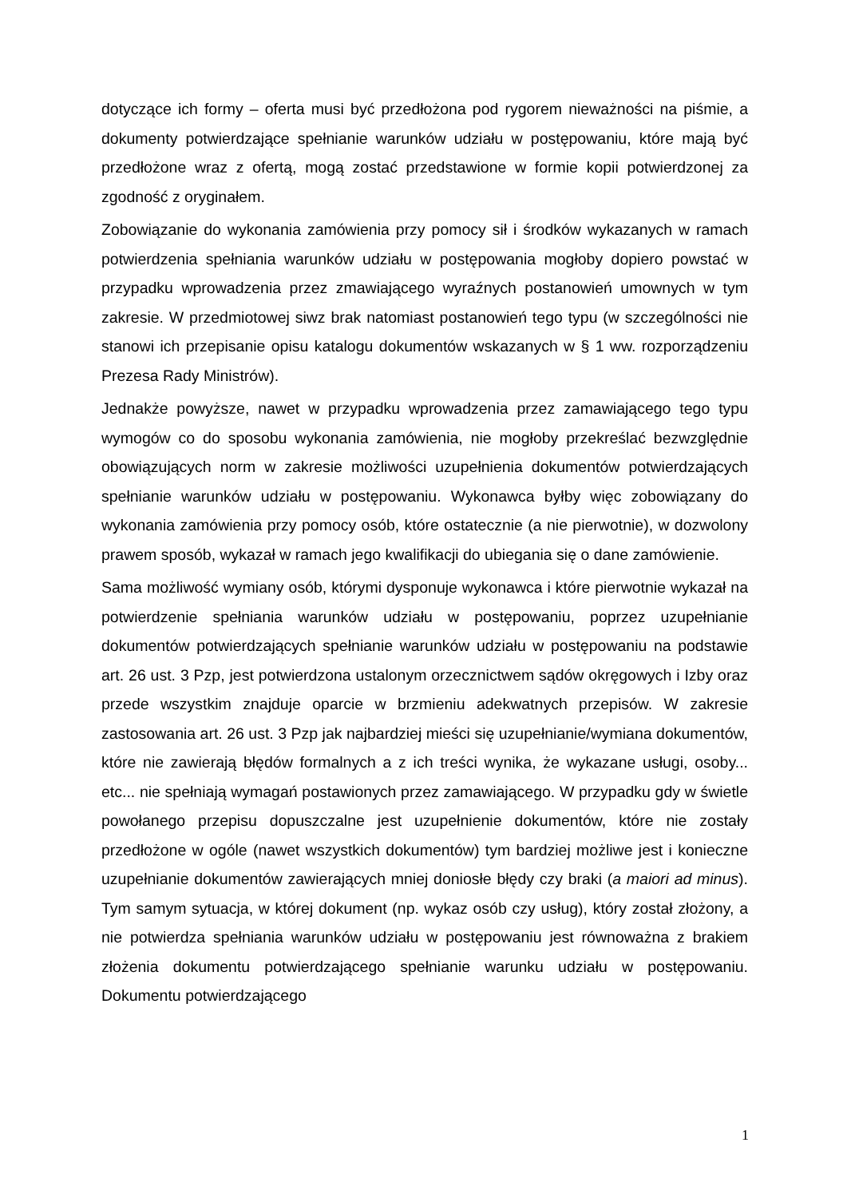dotyczące ich formy – oferta musi być przedłożona pod rygorem nieważności na piśmie, a dokumenty potwierdzające spełnianie warunków udziału w postępowaniu, które mają być przedłożone wraz z ofertą, mogą zostać przedstawione w formie kopii potwierdzonej za zgodność z oryginałem.
Zobowiązanie do wykonania zamówienia przy pomocy sił i środków wykazanych w ramach potwierdzenia spełniania warunków udziału w postępowania mogłoby dopiero powstać w przypadku wprowadzenia przez zmawiającego wyraźnych postanowień umownych w tym zakresie. W przedmiotowej siwz brak natomiast postanowień tego typu (w szczególności nie stanowi ich przepisanie opisu katalogu dokumentów wskazanych w § 1 ww. rozporządzeniu Prezesa Rady Ministrów).
Jednakże powyższe, nawet w przypadku wprowadzenia przez zamawiającego tego typu wymogów co do sposobu wykonania zamówienia, nie mogłoby przekreślać bezwzględnie obowiązujących norm w zakresie możliwości uzupełnienia dokumentów potwierdzających spełnianie warunków udziału w postępowaniu. Wykonawca byłby więc zobowiązany do wykonania zamówienia przy pomocy osób, które ostatecznie (a nie pierwotnie), w dozwolony prawem sposób, wykazał w ramach jego kwalifikacji do ubiegania się o dane zamówienie.
Sama możliwość wymiany osób, którymi dysponuje wykonawca i które pierwotnie wykazał na potwierdzenie spełniania warunków udziału w postępowaniu, poprzez uzupełnianie dokumentów potwierdzających spełnianie warunków udziału w postępowaniu na podstawie art. 26 ust. 3 Pzp, jest potwierdzona ustalonym orzecznictwem sądów okręgowych i Izby oraz przede wszystkim znajduje oparcie w brzmieniu adekwatnych przepisów. W zakresie zastosowania art. 26 ust. 3 Pzp jak najbardziej mieści się uzupełnianie/wymiana dokumentów, które nie zawierają błędów formalnych a z ich treści wynika, że wykazane usługi, osoby... etc... nie spełniają wymagań postawionych przez zamawiającego. W przypadku gdy w świetle powołanego przepisu dopuszczalne jest uzupełnienie dokumentów, które nie zostały przedłożone w ogóle (nawet wszystkich dokumentów) tym bardziej możliwe jest i konieczne uzupełnianie dokumentów zawierających mniej doniosłe błędy czy braki (a maiori ad minus). Tym samym sytuacja, w której dokument (np. wykaz osób czy usług), który został złożony, a nie potwierdza spełniania warunków udziału w postępowaniu jest równoważna z brakiem złożenia dokumentu potwierdzającego spełnianie warunku udziału w postępowaniu. Dokumentu potwierdzającego
1